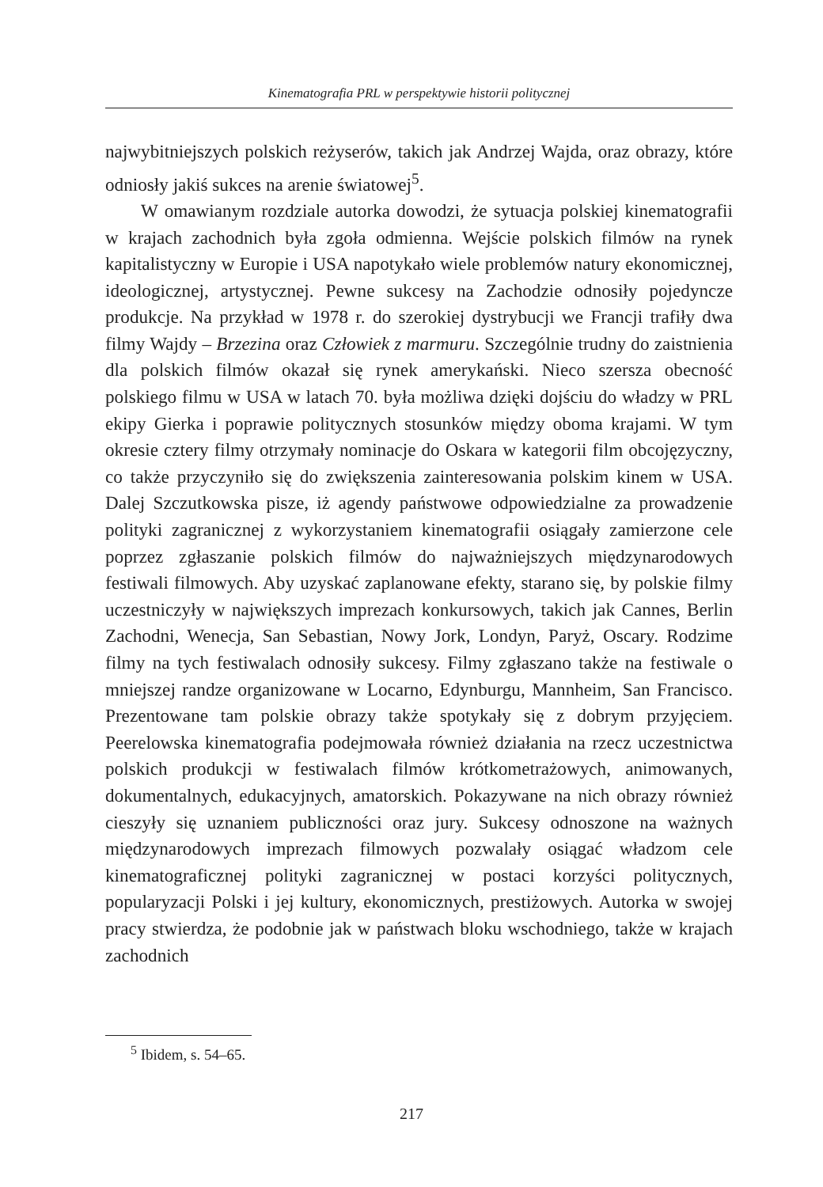Kinematografia PRL w perspektywie historii politycznej
najwybitniejszych polskich reżyserów, takich jak Andrzej Wajda, oraz obrazy, które odniosły jakiś sukces na arenie światowej<sup>5</sup>.
W omawianym rozdziale autorka dowodzi, że sytuacja polskiej kinematografii w krajach zachodnich była zgoła odmienna. Wejście polskich filmów na rynek kapitalistyczny w Europie i USA napotykało wiele problemów natury ekonomicznej, ideologicznej, artystycznej. Pewne sukcesy na Zachodzie odnosiły pojedyncze produkcje. Na przykład w 1978 r. do szerokiej dystrybucji we Francji trafiły dwa filmy Wajdy – Brzezina oraz Człowiek z marmuru. Szczególnie trudny do zaistnienia dla polskich filmów okazał się rynek amerykański. Nieco szersza obecność polskiego filmu w USA w latach 70. była możliwa dzięki dojściu do władzy w PRL ekipy Gierka i poprawie politycznych stosunków między oboma krajami. W tym okresie cztery filmy otrzymały nominacje do Oskara w kategorii film obcojęzyczny, co także przyczyniło się do zwiększenia zainteresowania polskim kinem w USA. Dalej Szczutkowska pisze, iż agendy państwowe odpowiedzialne za prowadzenie polityki zagranicznej z wykorzystaniem kinematografii osiągały zamierzone cele poprzez zgłaszanie polskich filmów do najważniejszych międzynarodowych festiwali filmowych. Aby uzyskać zaplanowane efekty, starano się, by polskie filmy uczestniczyły w największych imprezach konkursowych, takich jak Cannes, Berlin Zachodni, Wenecja, San Sebastian, Nowy Jork, Londyn, Paryż, Oscary. Rodzime filmy na tych festiwalach odnosiły sukcesy. Filmy zgłaszano także na festiwale o mniejszej randze organizowane w Locarno, Edynburgu, Mannheim, San Francisco. Prezentowane tam polskie obrazy także spotykały się z dobrym przyjęciem. Peerelowska kinematografia podejmowała również działania na rzecz uczestnictwa polskich produkcji w festiwalach filmów krótkometrażowych, animowanych, dokumentalnych, edukacyjnych, amatorskich. Pokazywane na nich obrazy również cieszyły się uznaniem publiczności oraz jury. Sukcesy odnoszone na ważnych międzynarodowych imprezach filmowych pozwalały osiągać władzom cele kinematograficznej polityki zagranicznej w postaci korzyści politycznych, popularyzacji Polski i jej kultury, ekonomicznych, prestiżowych. Autorka w swojej pracy stwierdza, że podobnie jak w państwach bloku wschodniego, także w krajach zachodnich
<sup>5</sup> Ibidem, s. 54–65.
217